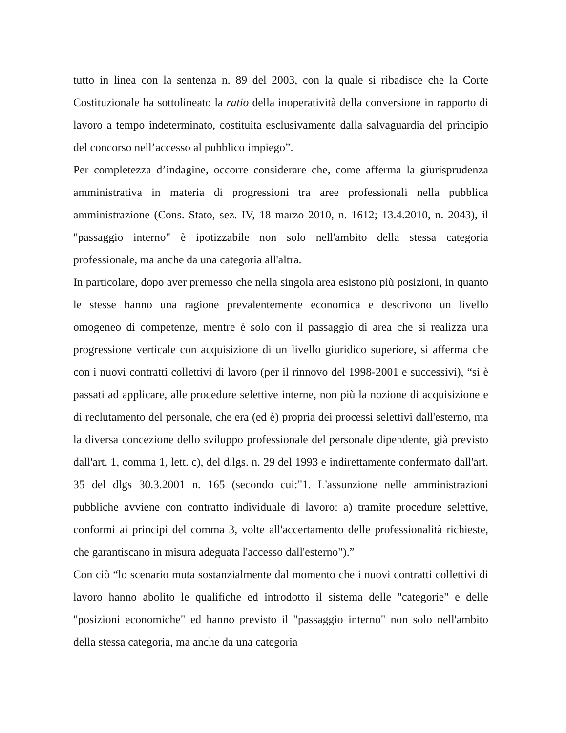tutto in linea con la sentenza n. 89 del 2003, con la quale si ribadisce che la Corte Costituzionale ha sottolineato la ratio della inoperatività della conversione in rapporto di lavoro a tempo indeterminato, costituita esclusivamente dalla salvaguardia del principio del concorso nell’accesso al pubblico impiego”.
Per completezza d’indagine, occorre considerare che, come afferma la giurisprudenza amministrativa in materia di progressioni tra aree professionali nella pubblica amministrazione (Cons. Stato, sez. IV, 18 marzo 2010, n. 1612; 13.4.2010, n. 2043), il "passaggio interno" è ipotizzabile non solo nell'ambito della stessa categoria professionale, ma anche da una categoria all'altra.
In particolare, dopo aver premesso che nella singola area esistono più posizioni, in quanto le stesse hanno una ragione prevalentemente economica e descrivono un livello omogeneo di competenze, mentre è solo con il passaggio di area che si realizza una progressione verticale con acquisizione di un livello giuridico superiore, si afferma che con i nuovi contratti collettivi di lavoro (per il rinnovo del 1998-2001 e successivi), “si è passati ad applicare, alle procedure selettive interne, non più la nozione di acquisizione e di reclutamento del personale, che era (ed è) propria dei processi selettivi dall'esterno, ma la diversa concezione dello sviluppo professionale del personale dipendente, già previsto dall'art. 1, comma 1, lett. c), del d.lgs. n. 29 del 1993 e indirettamente confermato dall'art. 35 del dlgs 30.3.2001 n. 165 (secondo cui:"1. L'assunzione nelle amministrazioni pubbliche avviene con contratto individuale di lavoro: a) tramite procedure selettive, conformi ai principi del comma 3, volte all'accertamento delle professionalità richieste, che garantiscano in misura adeguata l'accesso dall'esterno").”
Con ciò “lo scenario muta sostanzialmente dal momento che i nuovi contratti collettivi di lavoro hanno abolito le qualifiche ed introdotto il sistema delle "categorie" e delle "posizioni economiche" ed hanno previsto il "passaggio interno" non solo nell'ambito della stessa categoria, ma anche da una categoria